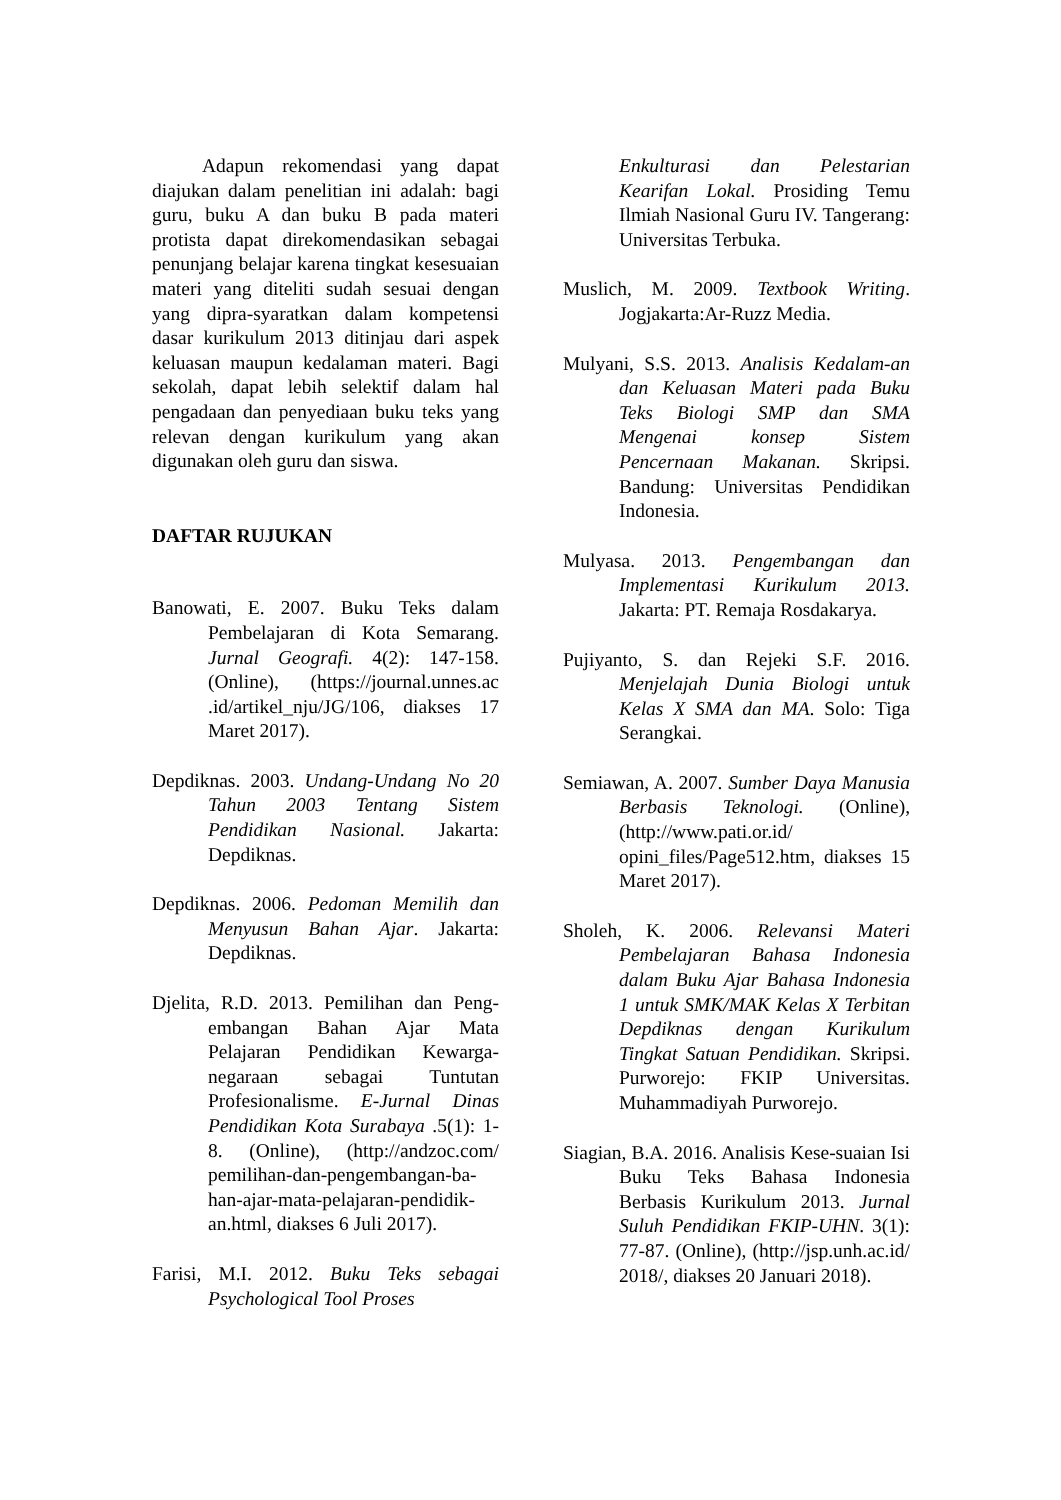Adapun rekomendasi yang dapat diajukan dalam penelitian ini adalah: bagi guru, buku A dan buku B pada materi protista dapat direkomendasikan sebagai penunjang belajar karena tingkat kesesuaian materi yang diteliti sudah sesuai dengan yang dipra-syaratkan dalam kompetensi dasar kurikulum 2013 ditinjau dari aspek keluasan maupun kedalaman materi. Bagi sekolah, dapat lebih selektif dalam hal pengadaan dan penyediaan buku teks yang relevan dengan kurikulum yang akan digunakan oleh guru dan siswa.
DAFTAR RUJUKAN
Banowati, E. 2007. Buku Teks dalam Pembelajaran di Kota Semarang. Jurnal Geografi. 4(2): 147-158. (Online), (https://journal.unnes.ac .id/artikel_nju/JG/106, diakses 17 Maret 2017).
Depdiknas. 2003. Undang-Undang No 20 Tahun 2003 Tentang Sistem Pendidikan Nasional. Jakarta: Depdiknas.
Depdiknas. 2006. Pedoman Memilih dan Menyusun Bahan Ajar. Jakarta: Depdiknas.
Djelita, R.D. 2013. Pemilihan dan Peng-embangan Bahan Ajar Mata Pelajaran Pendidikan Kewarga-negaraan sebagai Tuntutan Profesionalisme. E-Jurnal Dinas Pendidikan Kota Surabaya .5(1): 1-8. (Online), (http://andzoc.com/ pemilihan-dan-pengembangan-ba-han-ajar-mata-pelajaran-pendidik-an.html, diakses 6 Juli 2017).
Farisi, M.I. 2012. Buku Teks sebagai Psychological Tool Proses
Enkulturasi dan Pelestarian Kearifan Lokal. Prosiding Temu Ilmiah Nasional Guru IV. Tangerang: Universitas Terbuka.
Muslich, M. 2009. Textbook Writing. Jogjakarta:Ar-Ruzz Media.
Mulyani, S.S. 2013. Analisis Kedalam-an dan Keluasan Materi pada Buku Teks Biologi SMP dan SMA Mengenai konsep Sistem Pencernaan Makanan. Skripsi. Bandung: Universitas Pendidikan Indonesia.
Mulyasa. 2013. Pengembangan dan Implementasi Kurikulum 2013. Jakarta: PT. Remaja Rosdakarya.
Pujiyanto, S. dan Rejeki S.F. 2016. Menjelajah Dunia Biologi untuk Kelas X SMA dan MA. Solo: Tiga Serangkai.
Semiawan, A. 2007. Sumber Daya Manusia Berbasis Teknologi. (Online), (http://www.pati.or.id/ opini_files/Page512.htm, diakses 15 Maret 2017).
Sholeh, K. 2006. Relevansi Materi Pembelajaran Bahasa Indonesia dalam Buku Ajar Bahasa Indonesia 1 untuk SMK/MAK Kelas X Terbitan Depdiknas dengan Kurikulum Tingkat Satuan Pendidikan. Skripsi. Purworejo: FKIP Universitas. Muhammadiyah Purworejo.
Siagian, B.A. 2016. Analisis Kese-suaian Isi Buku Teks Bahasa Indonesia Berbasis Kurikulum 2013. Jurnal Suluh Pendidikan FKIP-UHN. 3(1): 77-87. (Online), (http://jsp.unh.ac.id/ 2018/, diakses 20 Januari 2018).